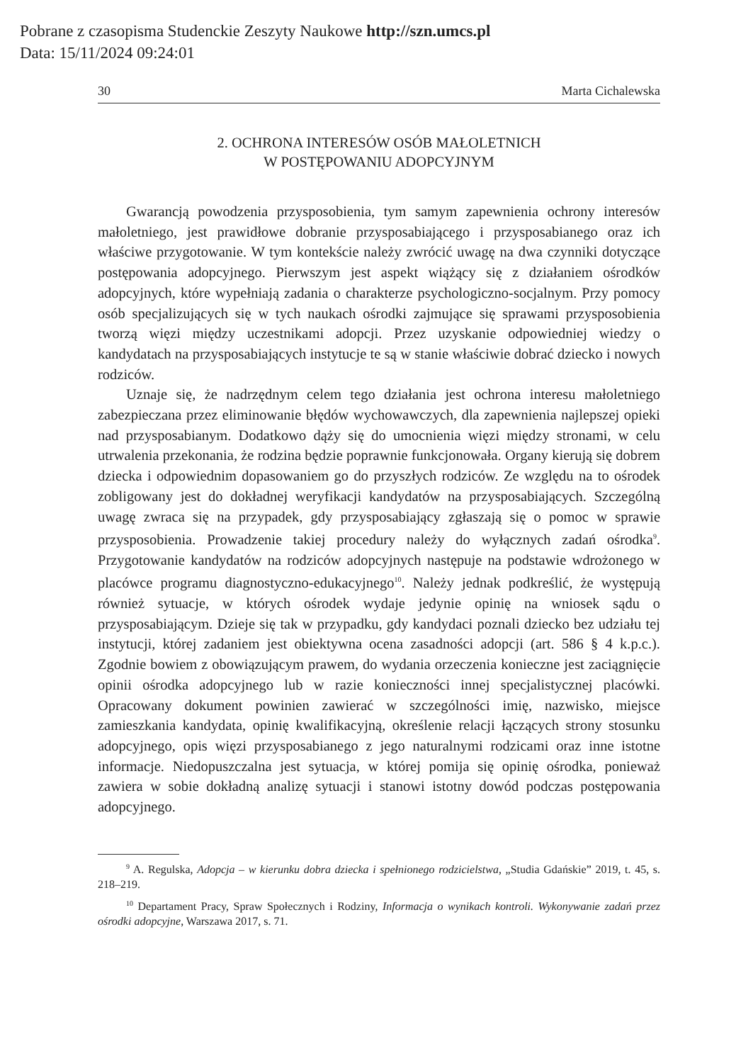Pobrane z czasopisma Studenckie Zeszyty Naukowe http://szn.umcs.pl
Data: 15/11/2024 09:24:01
30 Marta Cichalewska
2. OCHRONA INTERESÓW OSÓB MAŁOLETNICH
W POSTĘPOWANIU ADOPCYJNYM
Gwarancją powodzenia przysposobienia, tym samym zapewnienia ochrony interesów małoletniego, jest prawidłowe dobranie przysposabiającego i przysposabianego oraz ich właściwe przygotowanie. W tym kontekście należy zwrócić uwagę na dwa czynniki dotyczące postępowania adopcyjnego. Pierwszym jest aspekt wiążący się z działaniem ośrodków adopcyjnych, które wypełniają zadania o charakterze psychologiczno-socjalnym. Przy pomocy osób specjalizujących się w tych naukach ośrodki zajmujące się sprawami przysposobienia tworzą więzi między uczestnikami adopcji. Przez uzyskanie odpowiedniej wiedzy o kandydatach na przysposabiających instytucje te są w stanie właściwie dobrać dziecko i nowych rodziców.
Uznaje się, że nadrzędnym celem tego działania jest ochrona interesu małoletniego zabezpieczana przez eliminowanie błędów wychowawczych, dla zapewnienia najlepszej opieki nad przysposabianym. Dodatkowo dąży się do umocnienia więzi między stronami, w celu utrwalenia przekonania, że rodzina będzie poprawnie funkcjonowała. Organy kierują się dobrem dziecka i odpowiednim dopasowaniem go do przyszłych rodziców. Ze względu na to ośrodek zobligowany jest do dokładnej weryfikacji kandydatów na przysposabiających. Szczególną uwagę zwraca się na przypadek, gdy przysposabiający zgłaszają się o pomoc w sprawie przysposobienia. Prowadzenie takiej procedury należy do wyłącznych zadań ośrodka<sup>9</sup>. Przygotowanie kandydatów na rodziców adopcyjnych następuje na podstawie wdrożonego w placówce programu diagnostyczno-edukacyjnego<sup>10</sup>. Należy jednak podkreślić, że występują również sytuacje, w których ośrodek wydaje jedynie opinię na wniosek sądu o przysposabiającym. Dzieje się tak w przypadku, gdy kandydaci poznali dziecko bez udziału tej instytucji, której zadaniem jest obiektywna ocena zasadności adopcji (art. 586 § 4 k.p.c.). Zgodnie bowiem z obowiązującym prawem, do wydania orzeczenia konieczne jest zaciągnięcie opinii ośrodka adopcyjnego lub w razie konieczności innej specjalistycznej placówki. Opracowany dokument powinien zawierać w szczególności imię, nazwisko, miejsce zamieszkania kandydata, opinię kwalifikacyjną, określenie relacji łączących strony stosunku adopcyjnego, opis więzi przysposabianego z jego naturalnymi rodzicami oraz inne istotne informacje. Niedopuszczalna jest sytuacja, w której pomija się opinię ośrodka, ponieważ zawiera w sobie dokładną analizę sytuacji i stanowi istotny dowód podczas postępowania adopcyjnego.
<sup>9</sup> A. Regulska, Adopcja – w kierunku dobra dziecka i spełnionego rodzicielstwa, „Studia Gdańskie” 2019, t. 45, s. 218–219.
<sup>10</sup> Departament Pracy, Spraw Społecznych i Rodziny, Informacja o wynikach kontroli. Wykonywanie zadań przez ośrodki adopcyjne, Warszawa 2017, s. 71.